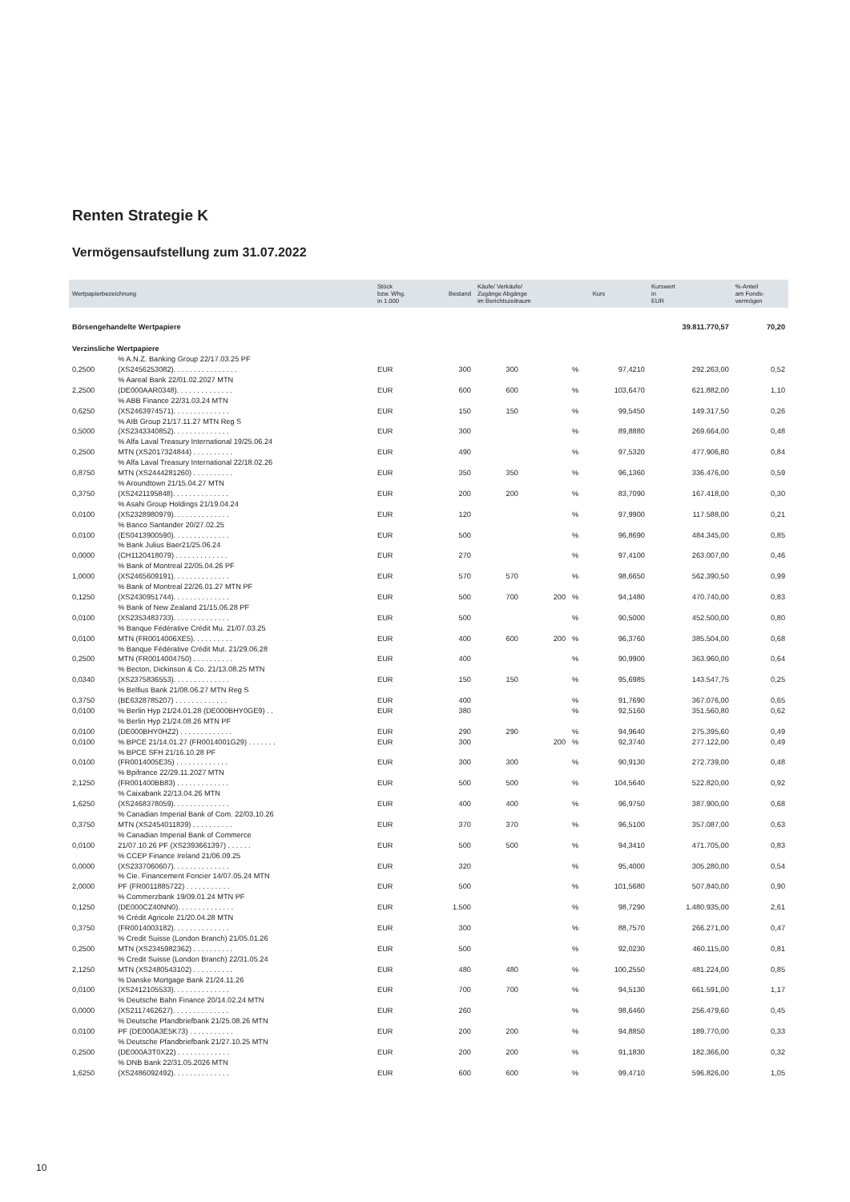Renten Strategie K
Vermögensaufstellung zum 31.07.2022
| Wertpapierbezeichnung | | Stück bzw. Whg. in 1.000 | Bestand | Käufe/ Verkäufe/ Zugänge Abgänge im Berichtszeitraum | | | Kurs | Kurswert in EUR | %-Anteil am Fonds- vermögen |
| --- | --- | --- | --- | --- | --- | --- | --- | --- | --- |
| Börsengehandelte Wertpapiere | | | | | | | | 39.811.770,57 | 70,20 |
| Verzinsliche Wertpapiere | | | | | | | | | |
| 0,2500 | % A.N.Z. Banking Group 22/17.03.25 PF (XS2456253082). . . . . . . . . . . . . . . . | EUR | 300 | 300 | | % | 97,4210 | 292.263,00 | 0,52 |
| 2,2500 | % Aareal Bank 22/01.02.2027 MTN (DE000AAR0348). . . . . . . . . . . . . . | EUR | 600 | 600 | | % | 103,6470 | 621.882,00 | 1,10 |
| 0,6250 | % ABB Finance 22/31.03.24 MTN (XS2463974571). . . . . . . . . . . . . . | EUR | 150 | 150 | | % | 99,5450 | 149.317,50 | 0,26 |
| 0,5000 | % AIB Group 21/17.11.27 MTN Reg S (XS2343340852). . . . . . . . . . . . . . | EUR | 300 | | | % | 89,8880 | 269.664,00 | 0,48 |
| 0,2500 | % Alfa Laval Treasury International 19/25.06.24 MTN (XS2017324844) . . . . . . . . . . | EUR | 490 | | | % | 97,5320 | 477.906,80 | 0,84 |
| 0,8750 | % Alfa Laval Treasury International 22/18.02.26 MTN (XS2444281260) . . . . . . . . . . | EUR | 350 | 350 | | % | 96,1360 | 336.476,00 | 0,59 |
| 0,3750 | % Aroundtown 21/15.04.27 MTN (XS2421195848). . . . . . . . . . . . . . | EUR | 200 | 200 | | % | 83,7090 | 167.418,00 | 0,30 |
| 0,0100 | % Asahi Group Holdings 21/19.04.24 (XS2328980979). . . . . . . . . . . . . . | EUR | 120 | | | % | 97,9900 | 117.588,00 | 0,21 |
| 0,0100 | % Banco Santander 20/27.02.25 (ES0413900590). . . . . . . . . . . . . . | EUR | 500 | | | % | 96,8690 | 484.345,00 | 0,85 |
| 0,0000 | % Bank Julius Baer21/25.06.24 (CH1120418079) . . . . . . . . . . . . . | EUR | 270 | | | % | 97,4100 | 263.007,00 | 0,46 |
| 1,0000 | % Bank of Montreal 22/05.04.26 PF (XS2465609191). . . . . . . . . . . . . . | EUR | 570 | 570 | | % | 98,6650 | 562.390,50 | 0,99 |
| 0,1250 | % Bank of Montreal 22/26.01.27 MTN PF (XS2430951744). . . . . . . . . . . . . . | EUR | 500 | 700 | 200 | % | 94,1480 | 470.740,00 | 0,83 |
| 0,0100 | % Bank of New Zealand 21/15.06.28 PF (XS2353483733). . . . . . . . . . . . . . | EUR | 500 | | | % | 90,5000 | 452.500,00 | 0,80 |
| 0,0100 | % Banque Fédérative Crédit Mu. 21/07.03.25 MTN (FR0014006XE5). . . . . . . . . . | EUR | 400 | 600 | 200 | % | 96,3760 | 385.504,00 | 0,68 |
| 0,2500 | % Banque Fédérative Crédit Mut. 21/29.06.28 MTN (FR0014004750) . . . . . . . . . . | EUR | 400 | | | % | 90,9900 | 363.960,00 | 0,64 |
| 0,0340 | % Becton, Dickinson & Co. 21/13.08.25 MTN (XS2375836553). . . . . . . . . . . . . . | EUR | 150 | 150 | | % | 95,6985 | 143.547,75 | 0,25 |
| 0,3750 | % Belfius Bank 21/08.06.27 MTN Reg S (BE6328785207) . . . . . . . . . . . . . | EUR | 400 | | | % | 91,7690 | 367.076,00 | 0,65 |
| 0,0100 | % Berlin Hyp 21/24.01.28 (DE000BHY0GE9) . . | EUR | 380 | | | % | 92,5160 | 351.560,80 | 0,62 |
| 0,0100 | % Berlin Hyp 21/24.08.26 MTN PF (DE000BHY0HZ2) . . . . . . . . . . . . . | EUR | 290 | 290 | | % | 94,9640 | 275.395,60 | 0,49 |
| 0,0100 | % BPCE 21/14.01.27 (FR0014001G29) . . . . . . . | EUR | 300 | | 200 | % | 92,3740 | 277.122,00 | 0,49 |
| 0,0100 | % BPCE SFH 21/16.10.28 PF (FR0014005E35) . . . . . . . . . . . . . | EUR | 300 | 300 | | % | 90,9130 | 272.739,00 | 0,48 |
| 2,1250 | % Bpifrance 22/29.11.2027 MTN (FR001400BB83) . . . . . . . . . . . . . | EUR | 500 | 500 | | % | 104,5640 | 522.820,00 | 0,92 |
| 1,6250 | % Caixabank 22/13.04.26 MTN (XS2468378059). . . . . . . . . . . . . . | EUR | 400 | 400 | | % | 96,9750 | 387.900,00 | 0,68 |
| 0,3750 | % Canadian Imperial Bank of Com. 22/03.10.26 MTN (XS2454011839) . . . . . . . . . . | EUR | 370 | 370 | | % | 96,5100 | 357.087,00 | 0,63 |
| 0,0100 | % Canadian Imperial Bank of Commerce 21/07.10.26 PF (XS2393661397) . . . . . . | EUR | 500 | 500 | | % | 94,3410 | 471.705,00 | 0,83 |
| 0,0000 | % CCEP Finance Ireland 21/06.09.25 (XS2337060607). . . . . . . . . . . . . . | EUR | 320 | | | % | 95,4000 | 305.280,00 | 0,54 |
| 2,0000 | % Cie. Financement Foncier 14/07.05.24 MTN PF (FR0011885722) . . . . . . . . . . . | EUR | 500 | | | % | 101,5680 | 507.840,00 | 0,90 |
| 0,1250 | % Commerzbank 19/09.01.24 MTN PF (DE000CZ40NN0). . . . . . . . . . . . . . | EUR | 1.500 | | | % | 98,7290 | 1.480.935,00 | 2,61 |
| 0,3750 | % Crédit Agricole 21/20.04.28 MTN (FR0014003182). . . . . . . . . . . . . . | EUR | 300 | | | % | 88,7570 | 266.271,00 | 0,47 |
| 0,2500 | % Credit Suisse (London Branch) 21/05.01.26 MTN (XS2345982362) . . . . . . . . . . | EUR | 500 | | | % | 92,0230 | 460.115,00 | 0,81 |
| 2,1250 | % Credit Suisse (London Branch) 22/31.05.24 MTN (XS2480543102) . . . . . . . . . . | EUR | 480 | 480 | | % | 100,2550 | 481.224,00 | 0,85 |
| 0,0100 | % Danske Mortgage Bank 21/24.11.26 (XS2412105533). . . . . . . . . . . . . . | EUR | 700 | 700 | | % | 94,5130 | 661.591,00 | 1,17 |
| 0,0000 | % Deutsche Bahn Finance 20/14.02.24 MTN (XS2117462627). . . . . . . . . . . . . . | EUR | 260 | | | % | 98,6460 | 256.479,60 | 0,45 |
| 0,0100 | % Deutsche Pfandbriefbank 21/25.08.26 MTN PF (DE000A3E5K73) . . . . . . . . . . . | EUR | 200 | 200 | | % | 94,8850 | 189.770,00 | 0,33 |
| 0,2500 | % Deutsche Pfandbriefbank 21/27.10.25 MTN (DE000A3T0X22) . . . . . . . . . . . . . | EUR | 200 | 200 | | % | 91,1830 | 182.366,00 | 0,32 |
| 1,6250 | % DNB Bank 22/31.05.2026 MTN (XS2486092492). . . . . . . . . . . . . . | EUR | 600 | 600 | | % | 99,4710 | 596.826,00 | 1,05 |
10